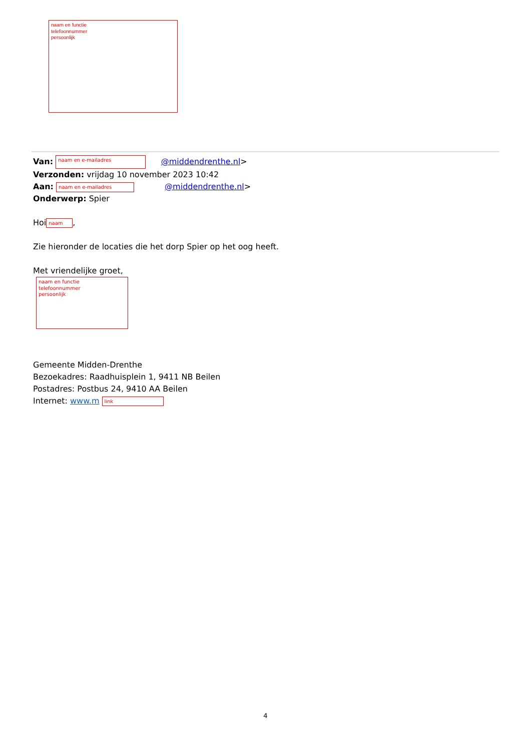naam en functie
telefoonnummer
persoonlijk
Van: naam en e-mailadres @middendrenthe.nl>
Verzonden: vrijdag 10 november 2023 10:42
Aan: naam en e-mailadres @middendrenthe.nl>
Onderwerp: Spier
Hoi naam,
Zie hieronder de locaties die het dorp Spier op het oog heeft.
Met vriendelijke groet,
naam en functie
telefoonnummer
persoonlijk
Gemeente Midden-Drenthe
Bezoekadres: Raadhuisplein 1, 9411 NB Beilen
Postadres: Postbus 24, 9410 AA Beilen
Internet: www.m link
4